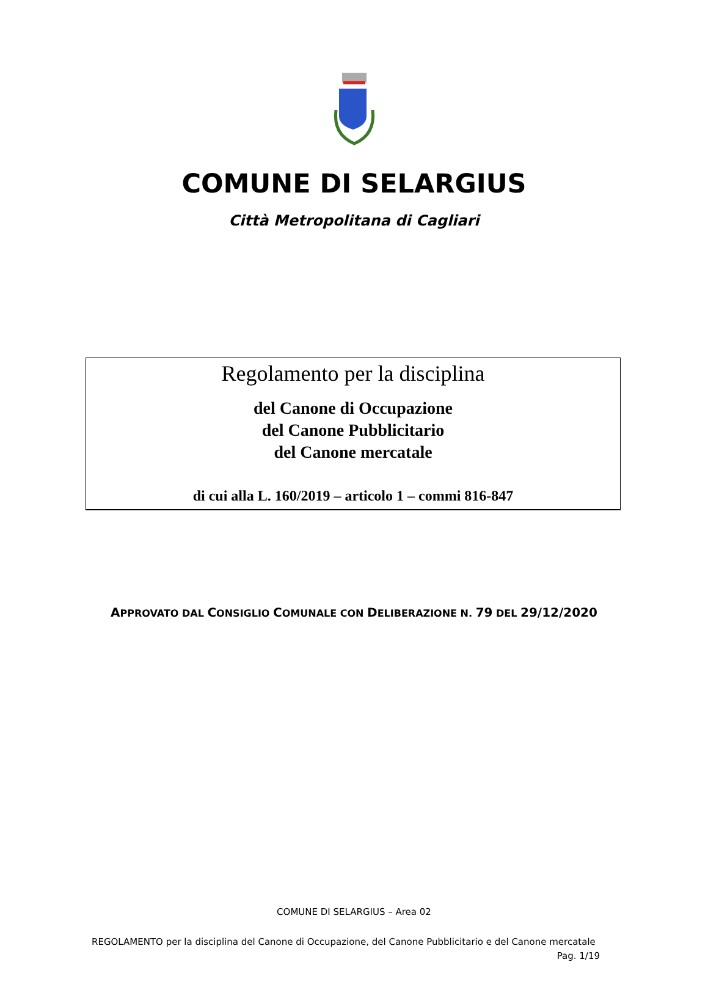COMUNE DI SELARGIUS
Città Metropolitana di Cagliari
Regolamento per la disciplina
del Canone di Occupazione
del Canone Pubblicitario
del Canone mercatale
di cui alla L. 160/2019 – articolo 1 – commi 816-847
APPROVATO DAL CONSIGLIO COMUNALE CON DELIBERAZIONE N. 79 DEL 29/12/2020
COMUNE DI SELARGIUS – Area 02
REGOLAMENTO per la disciplina del Canone di Occupazione, del Canone Pubblicitario e del Canone mercatale Pag. 1/19